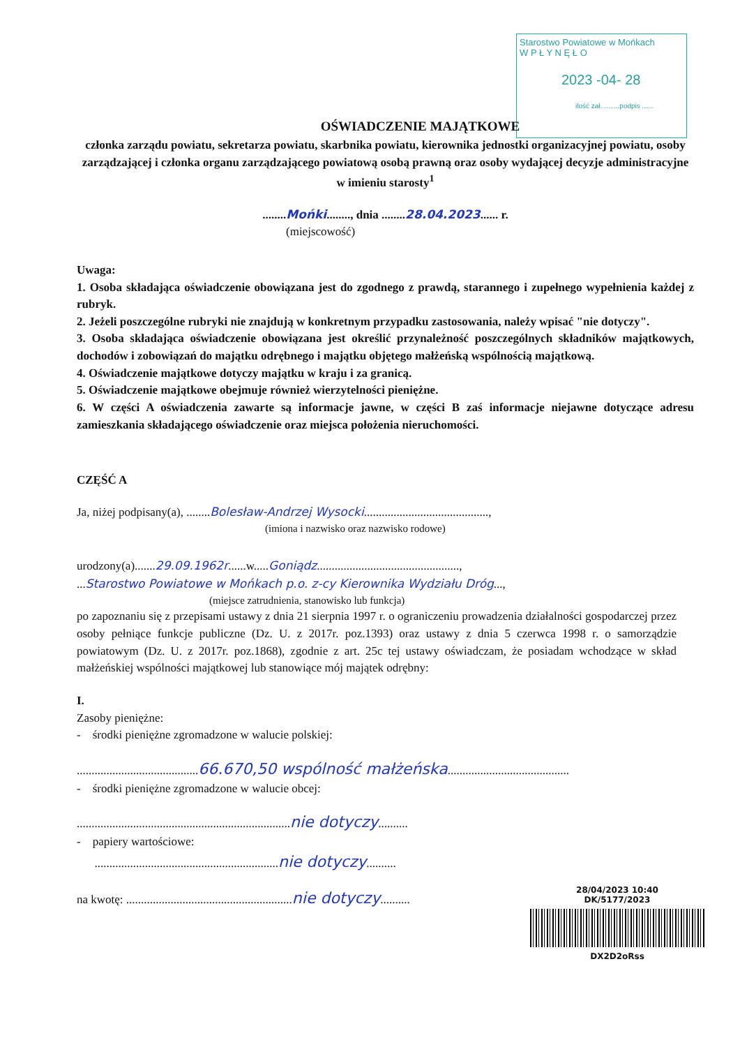Starostwo Powiatowe w Mońkach
W P Ł Y N Ę Ł O
2023 -04- 28
ilość zał. ........podpis ......
OŚWIADCZENIE MAJĄTKOWE
członka zarządu powiatu, sekretarza powiatu, skarbnika powiatu, kierownika jednostki organizacyjnej powiatu, osoby zarządzającej i członka organu zarządzającego powiatową osobą prawną oraz osoby wydającej decyzje administracyjne w imieniu starosty<sup>1</sup>
........Mońki........, dnia ........28.04.2023...... r.
(miejscowość)
Uwaga:
1. Osoba składająca oświadczenie obowiązana jest do zgodnego z prawdą, starannego i zupełnego wypełnienia każdej z rubryk.
2. Jeżeli poszczególne rubryki nie znajdują w konkretnym przypadku zastosowania, należy wpisać "nie dotyczy".
3. Osoba składająca oświadczenie obowiązana jest określić przynależność poszczególnych składników majątkowych, dochodów i zobowiązań do majątku odrębnego i majątku objętego małżeńską wspólnością majątkową.
4. Oświadczenie majątkowe dotyczy majątku w kraju i za granicą.
5. Oświadczenie majątkowe obejmuje również wierzytelności pieniężne.
6. W części A oświadczenia zawarte są informacje jawne, w części B zaś informacje niejawne dotyczące adresu zamieszkania składającego oświadczenie oraz miejsca położenia nieruchomości.
CZĘŚĆ A
Ja, niżej podpisany(a), ........Bolesław-Andrzej Wysocki..........................................,
(imiona i nazwisko oraz nazwisko rodowe)
urodzony(a).......29.09.1962r......w.....Goniądz................................................,
...Starostwo Powiatowe w Mońkach p.o. z-cy Kierownika Wydziału Dróg...,
(miejsce zatrudnienia, stanowisko lub funkcja)
po zapoznaniu się z przepisami ustawy z dnia 21 sierpnia 1997 r. o ograniczeniu prowadzenia działalności gospodarczej przez osoby pełniące funkcje publiczne (Dz. U. z 2017r. poz.1393) oraz ustawy z dnia 5 czerwca 1998 r. o samorządzie powiatowym (Dz. U. z 2017r. poz.1868), zgodnie z art. 25c tej ustawy oświadczam, że posiadam wchodzące w skład małżeńskiej wspólności majątkowej lub stanowiące mój majątek odrębny:
I.
Zasoby pieniężne:
- środki pieniężne zgromadzone w walucie polskiej:
.........................................66.670,50 wspólność małżeńska.........................................
- środki pieniężne zgromadzone w walucie obcej:
........................................................................nie dotyczy..........
- papiery wartościowe:
..............................................................nie dotyczy..........
na kwotę: ........................................................nie dotyczy..........
28/04/2023 10:40
DK/5177/2023
DX2D2oRss